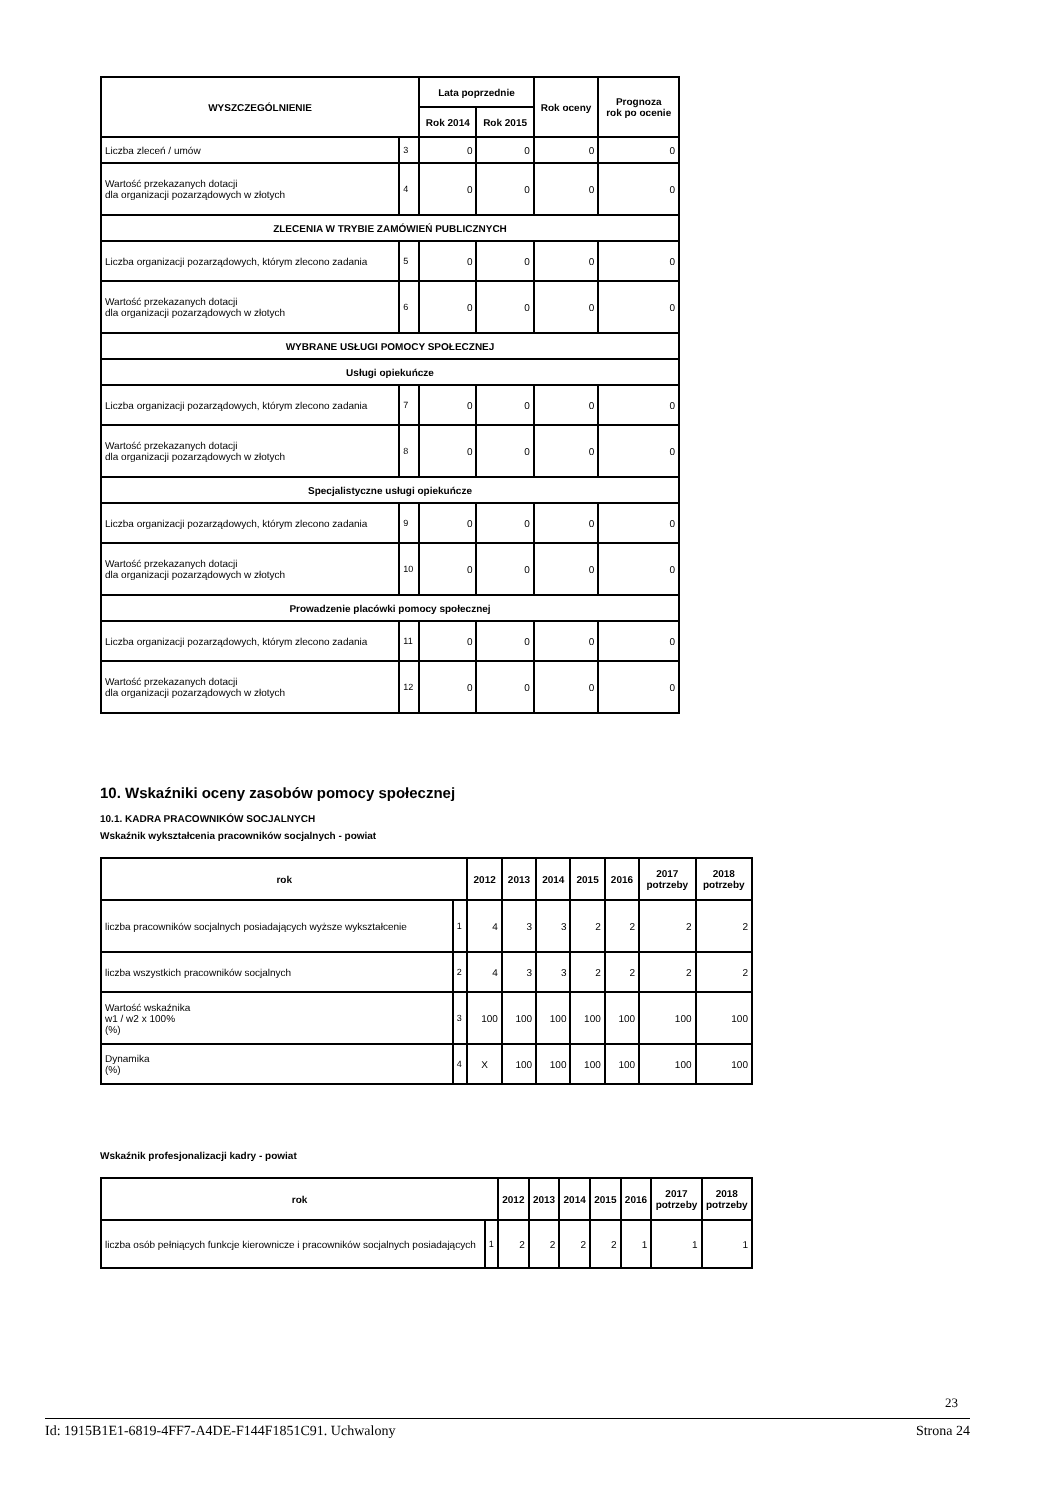| WYSZCZEGÓLNIENIE | | Lata poprzednie | | Rok oceny | Prognoza rok po ocenie |
| --- | --- | --- | --- | --- | --- |
| | | Rok 2014 | Rok 2015 | | |
| Liczba zleceń / umów | 3 | 0 | 0 | 0 | 0 |
| Wartość przekazanych dotacji dla organizacji pozarządowych w złotych | 4 | 0 | 0 | 0 | 0 |
| ZLECENIA W TRYBIE ZAMÓWIEŃ PUBLICZNYCH | | | | | |
| Liczba organizacji pozarządowych, którym zlecono zadania | 5 | 0 | 0 | 0 | 0 |
| Wartość przekazanych dotacji dla organizacji pozarządowych w złotych | 6 | 0 | 0 | 0 | 0 |
| WYBRANE USŁUGI POMOCY SPOŁECZNEJ | | | | | |
| Usługi opiekuńcze | | | | | |
| Liczba organizacji pozarządowych, którym zlecono zadania | 7 | 0 | 0 | 0 | 0 |
| Wartość przekazanych dotacji dla organizacji pozarządowych w złotych | 8 | 0 | 0 | 0 | 0 |
| Specjalistyczne usługi opiekuńcze | | | | | |
| Liczba organizacji pozarządowych, którym zlecono zadania | 9 | 0 | 0 | 0 | 0 |
| Wartość przekazanych dotacji dla organizacji pozarządowych w złotych | 10 | 0 | 0 | 0 | 0 |
| Prowadzenie placówki pomocy społecznej | | | | | |
| Liczba organizacji pozarządowych, którym zlecono zadania | 11 | 0 | 0 | 0 | 0 |
| Wartość przekazanych dotacji dla organizacji pozarządowych w złotych | 12 | 0 | 0 | 0 | 0 |
10. Wskaźniki oceny zasobów pomocy społecznej
10.1. KADRA PRACOWNIKÓW SOCJALNYCH
Wskaźnik wykształcenia pracowników socjalnych - powiat
| rok | | 2012 | 2013 | 2014 | 2015 | 2016 | 2017 potrzeby | 2018 potrzeby |
| --- | --- | --- | --- | --- | --- | --- | --- | --- |
| liczba pracowników socjalnych posiadających wyższe wykształcenie | 1 | 4 | 3 | 3 | 2 | 2 | 2 | 2 |
| liczba wszystkich pracowników socjalnych | 2 | 4 | 3 | 3 | 2 | 2 | 2 | 2 |
| Wartość wskaźnika w1 / w2 x 100% (%) | 3 | 100 | 100 | 100 | 100 | 100 | 100 | 100 |
| Dynamika (%) | 4 | X | 100 | 100 | 100 | 100 | 100 | 100 |
Wskaźnik profesjonalizacji kadry - powiat
| rok | | 2012 | 2013 | 2014 | 2015 | 2016 | 2017 potrzeby | 2018 potrzeby |
| --- | --- | --- | --- | --- | --- | --- | --- | --- |
| liczba osób pełniących funkcje kierownicze i pracowników socjalnych posiadających | 1 | 2 | 2 | 2 | 2 | 1 | 1 | 1 |
23
Id: 1915B1E1-6819-4FF7-A4DE-F144F1851C91. Uchwalony Strona 24